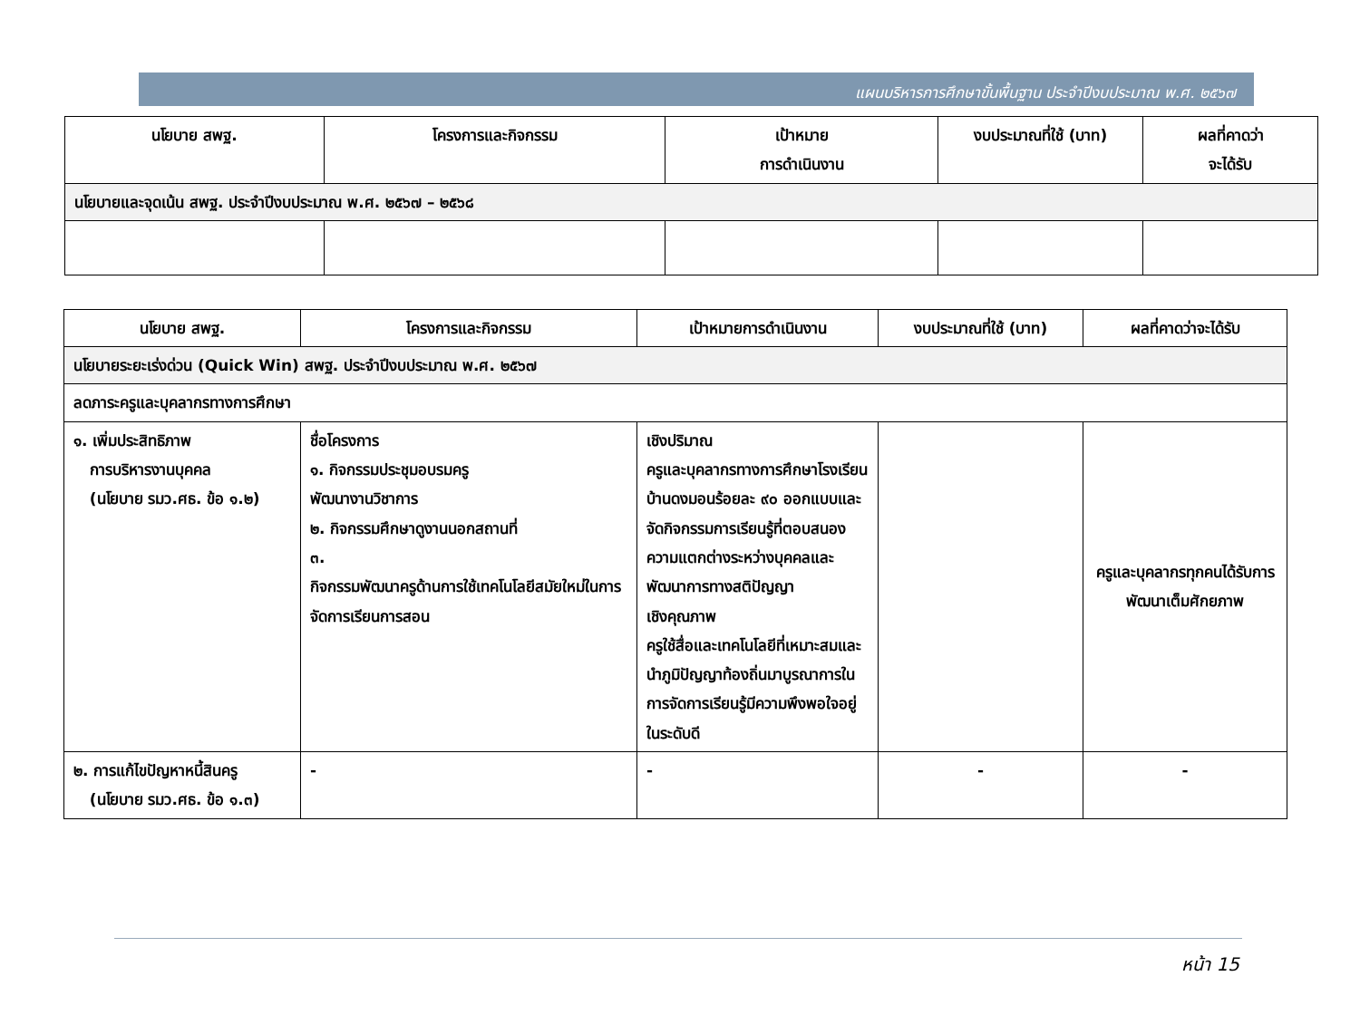แผนบริหารการศึกษาขั้นพื้นฐาน ประจำปีงบประมาณ พ.ศ. ๒๕๖๗
| นโยบาย สพฐ. | โครงการและกิจกรรม | เป้าหมาย การดำเนินงาน | งบประมาณที่ใช้ (บาท) | ผลที่คาดว่า จะได้รับ |
| --- | --- | --- | --- | --- |
| นโยบายและจุดเน้น สพฐ. ประจำปีงบประมาณ พ.ศ. ๒๕๖๗ – ๒๕๖๘ | | | | |
| นโยบาย สพฐ. | โครงการและกิจกรรม | เป้าหมายการดำเนินงาน | งบประมาณที่ใช้ (บาท) | ผลที่คาดว่าจะได้รับ |
| --- | --- | --- | --- | --- |
| นโยบายระยะเร่งด่วน (Quick Win) สพฐ. ประจำปีงบประมาณ พ.ศ. ๒๕๖๗ | | | | |
| ลดภาระครูและบุคลากรทางการศึกษา | | | | |
| ๑. เพิ่มประสิทธิภาพ การบริหารงานบุคคล (นโยบาย รมว.ศธ. ข้อ ๑.๒) | ชื่อโครงการ ๑. กิจกรรมประชุมอบรมครู พัฒนางานวิชาการ ๒. กิจกรรมศึกษาดูงานนอกสถานที่ ๓. กิจกรรมพัฒนาครูด้านการใช้เทคโนโลยีสมัยใหม่ในการจัดการเรียนการสอน | เชิงปริมาณ ครูและบุคลากรทางการศึกษาโรงเรียนบ้านดงมอนร้อยละ ๙๐ ออกแบบและจัดกิจกรรมการเรียนรู้ที่ตอบสนองความแตกต่างระหว่างบุคคลและพัฒนาการทางสติปัญญา เชิงคุณภาพ ครูใช้สื่อและเทคโนโลยีที่เหมาะสมและนำภูมิปัญญาท้องถิ่นมาบูรณาการในการจัดการเรียนรู้มีความพึงพอใจอยู่ในระดับดี | | ครูและบุคลากรทุกคนได้รับการพัฒนาเต็มศักยภาพ |
| ๒. การแก้ไขปัญหาหนี้สินครู (นโยบาย รมว.ศธ. ข้อ ๑.๓) | - | - | - | - |
หน้า 15